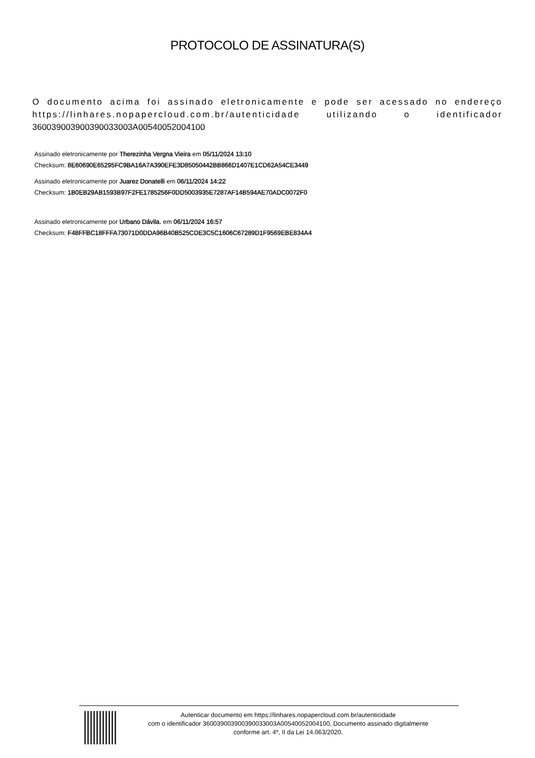PROTOCOLO DE ASSINATURA(S)
O documento acima foi assinado eletronicamente e pode ser acessado no endereço https://linhares.nopapercloud.com.br/autenticidade utilizando o identificador 360039003900390033003A00540052004100
Assinado eletronicamente por Therezinha Vergna Vieira em 05/11/2024 13:10
Checksum: 8E60690E65295FC9BA16A7A390EFE3D85050442BB866D1407E1CD62A54CE3449
Assinado eletronicamente por Juarez Donatelli em 06/11/2024 14:22
Checksum: 1B0EB29AB1593B97F2FE1785256F0DD5003935E7287AF14B594AE70ADC0072F0
Assinado eletronicamente por Urbano Dávila. em 06/11/2024 16:57
Checksum: F48FFBC18FFFA73071D0DDA96B40B525CDE3C5C1606C67289D1F9569EBE834A4
Autenticar documento em https://linhares.nopapercloud.com.br/autenticidade
com o identificador 360039003900390033003A00540052004100, Documento assinado digitalmente
conforme art. 4º, II da Lei 14.063/2020.